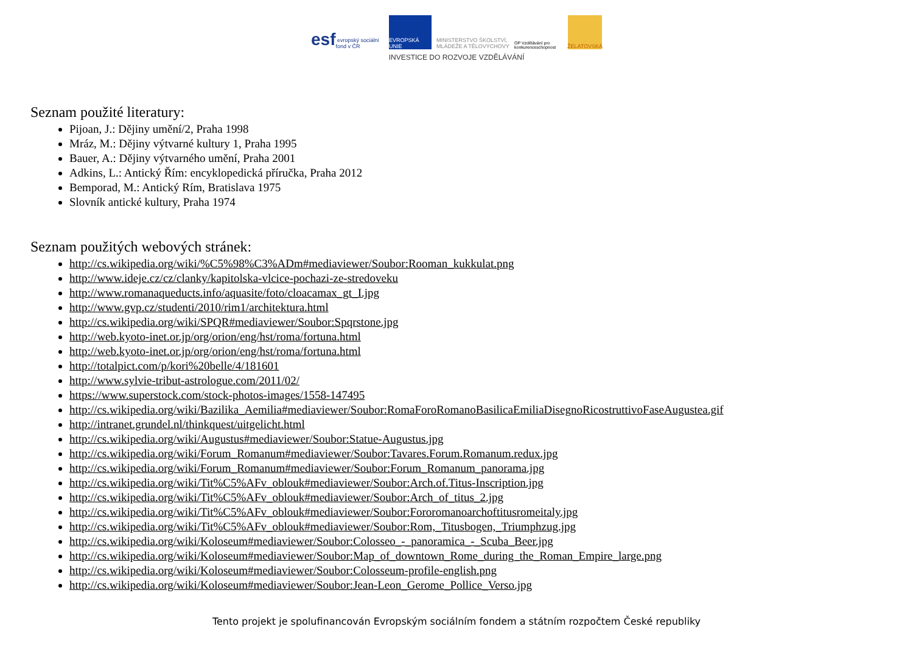esf evropský sociální fond v ČR
EVROPSKÁ UNIE
MINISTERSTVO ŠKOLSTVÍ, MLÁDEŽE A TĚLOVÝCHOVY
OP Vzdělávání pro konkurenceschopnost
ŽELATOVSKÁ
INVESTICE DO ROZVOJE VZDĚLÁVÁNÍ
Seznam použité literatury:
Pijoan, J.: Dějiny umění/2, Praha 1998
Mráz, M.: Dějiny výtvarné kultury 1, Praha 1995
Bauer, A.: Dějiny výtvarného umění, Praha 2001
Adkins, L.: Antický Řím: encyklopedická příručka, Praha 2012
Bemporad, M.: Antický Rím, Bratislava 1975
Slovník antické kultury, Praha 1974
Seznam použitých webových stránek:
http://cs.wikipedia.org/wiki/%C5%98%C3%ADm#mediaviewer/Soubor:Rooman_kukkulat.png
http://www.ideje.cz/cz/clanky/kapitolska-vlcice-pochazi-ze-stredoveku
http://www.romanaqueducts.info/aquasite/foto/cloacamax_gt_I.jpg
http://www.gvp.cz/studenti/2010/rim1/architektura.html
http://cs.wikipedia.org/wiki/SPQR#mediaviewer/Soubor:Spqrstone.jpg
http://web.kyoto-inet.or.jp/org/orion/eng/hst/roma/fortuna.html
http://web.kyoto-inet.or.jp/org/orion/eng/hst/roma/fortuna.html
http://totalpict.com/p/kori%20belle/4/181601
http://www.sylvie-tribut-astrologue.com/2011/02/
https://www.superstock.com/stock-photos-images/1558-147495
http://cs.wikipedia.org/wiki/Bazilika_Aemilia#mediaviewer/Soubor:RomaForoRomanoBasilicaEmiliaDisegnoRicostruttivoFaseAugustea.gif
http://intranet.grundel.nl/thinkquest/uitgelicht.html
http://cs.wikipedia.org/wiki/Augustus#mediaviewer/Soubor:Statue-Augustus.jpg
http://cs.wikipedia.org/wiki/Forum_Romanum#mediaviewer/Soubor:Tavares.Forum.Romanum.redux.jpg
http://cs.wikipedia.org/wiki/Forum_Romanum#mediaviewer/Soubor:Forum_Romanum_panorama.jpg
http://cs.wikipedia.org/wiki/Tit%C5%AFv_oblouk#mediaviewer/Soubor:Arch.of.Titus-Inscription.jpg
http://cs.wikipedia.org/wiki/Tit%C5%AFv_oblouk#mediaviewer/Soubor:Arch_of_titus_2.jpg
http://cs.wikipedia.org/wiki/Tit%C5%AFv_oblouk#mediaviewer/Soubor:Fororomanoarchoftitusromeitaly.jpg
http://cs.wikipedia.org/wiki/Tit%C5%AFv_oblouk#mediaviewer/Soubor:Rom,_Titusbogen,_Triumphzug.jpg
http://cs.wikipedia.org/wiki/Koloseum#mediaviewer/Soubor:Colosseo_-_panoramica_-_Scuba_Beer.jpg
http://cs.wikipedia.org/wiki/Koloseum#mediaviewer/Soubor:Map_of_downtown_Rome_during_the_Roman_Empire_large.png
http://cs.wikipedia.org/wiki/Koloseum#mediaviewer/Soubor:Colosseum-profile-english.png
http://cs.wikipedia.org/wiki/Koloseum#mediaviewer/Soubor:Jean-Leon_Gerome_Pollice_Verso.jpg
Tento projekt je spolufinancován Evropským sociálním fondem a státním rozpočtem České republiky